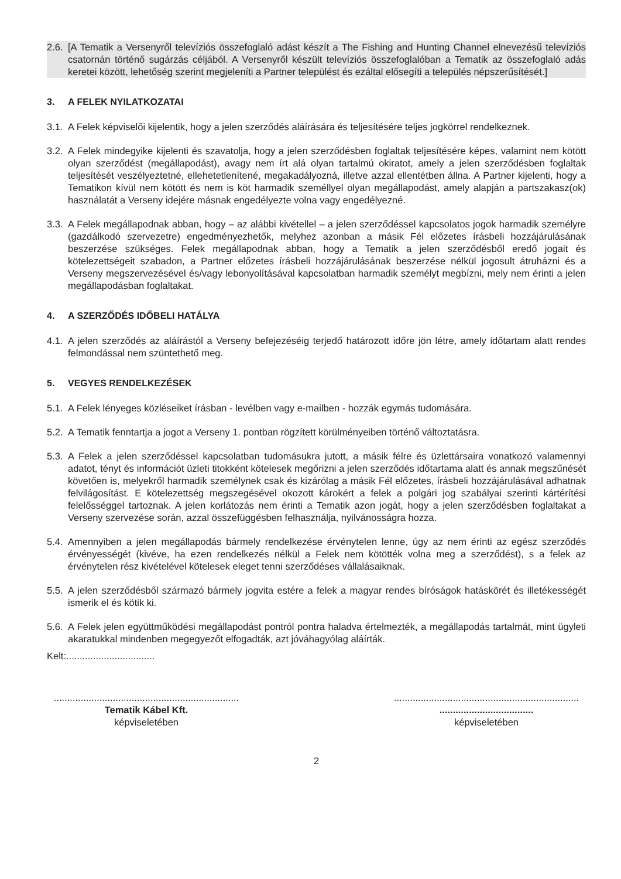2.6. [A Tematik a Versenyről televíziós összefoglaló adást készít a The Fishing and Hunting Channel elnevezésű televíziós csatornán történő sugárzás céljából. A Versenyről készült televíziós összefoglalóban a Tematik az összefoglaló adás keretei között, lehetőség szerint megjeleníti a Partner települést és ezáltal elősegíti a település népszerűsítését.]
3. A FELEK NYILATKOZATAI
3.1. A Felek képviselői kijelentik, hogy a jelen szerződés aláírására és teljesítésére teljes jogkörrel rendelkeznek.
3.2. A Felek mindegyike kijelenti és szavatolja, hogy a jelen szerződésben foglaltak teljesítésére képes, valamint nem kötött olyan szerződést (megállapodást), avagy nem írt alá olyan tartalmú okiratot, amely a jelen szerződésben foglaltak teljesítését veszélyeztetné, ellehetetlenítené, megakadályozná, illetve azzal ellentétben állna. A Partner kijelenti, hogy a Tematikon kívül nem kötött és nem is köt harmadik személlyel olyan megállapodást, amely alapján a partszakasz(ok) használatát a Verseny idejére másnak engedélyezte volna vagy engedélyezné.
3.3. A Felek megállapodnak abban, hogy – az alábbi kivétellel – a jelen szerződéssel kapcsolatos jogok harmadik személyre (gazdálkodó szervezetre) engedményezhetők, melyhez azonban a másik Fél előzetes írásbeli hozzájárulásának beszerzése szükséges. Felek megállapodnak abban, hogy a Tematik a jelen szerződésből eredő jogait és kötelezettségeit szabadon, a Partner előzetes írásbeli hozzájárulásának beszerzése nélkül jogosult átruházni és a Verseny megszervezésével és/vagy lebonyolításával kapcsolatban harmadik személyt megbízni, mely nem érinti a jelen megállapodásban foglaltakat.
4. A SZERZŐDÉS IDŐBELI HATÁLYA
4.1. A jelen szerződés az aláírástól a Verseny befejezéséig terjedő határozott időre jön létre, amely időtartam alatt rendes felmondással nem szüntethető meg.
5. VEGYES RENDELKEZÉSEK
5.1. A Felek lényeges közléseiket írásban - levélben vagy e-mailben - hozzák egymás tudomására.
5.2. A Tematik fenntartja a jogot a Verseny 1. pontban rögzített körülményeiben történő változtatásra.
5.3. A Felek a jelen szerződéssel kapcsolatban tudomásukra jutott, a másik félre és üzlettársaira vonatkozó valamennyi adatot, tényt és információt üzleti titokként kötelesek megőrizni a jelen szerződés időtartama alatt és annak megszűnését követően is, melyekről harmadik személynek csak és kizárólag a másik Fél előzetes, írásbeli hozzájárulásával adhatnak felvilágosítást. E kötelezettség megszegésével okozott károkért a felek a polgári jog szabályai szerinti kártérítési felelősséggel tartoznak. A jelen korlátozás nem érinti a Tematik azon jogát, hogy a jelen szerződésben foglaltakat a Verseny szervezése során, azzal összefüggésben felhasználja, nyilvánosságra hozza.
5.4. Amennyiben a jelen megállapodás bármely rendelkezése érvénytelen lenne, úgy az nem érinti az egész szerződés érvényességét (kivéve, ha ezen rendelkezés nélkül a Felek nem kötötték volna meg a szerződést), s a felek az érvénytelen rész kivételével kötelesek eleget tenni szerződéses vállalásaiknak.
5.5. A jelen szerződésből származó bármely jogvita estére a felek a magyar rendes bíróságok hatáskörét és illetékességét ismerik el és kötik ki.
5.6. A Felek jelen együttműködési megállapodást pontról pontra haladva értelmezték, a megállapodás tartalmát, mint ügyleti akaratukkal mindenben megegyezőt elfogadták, azt jóváhagyólag aláírták.
Kelt:.................................
.....................................................................
Tematik Kábel Kft.
képviseletében
.....................................................................
...................................
képviseletében
2